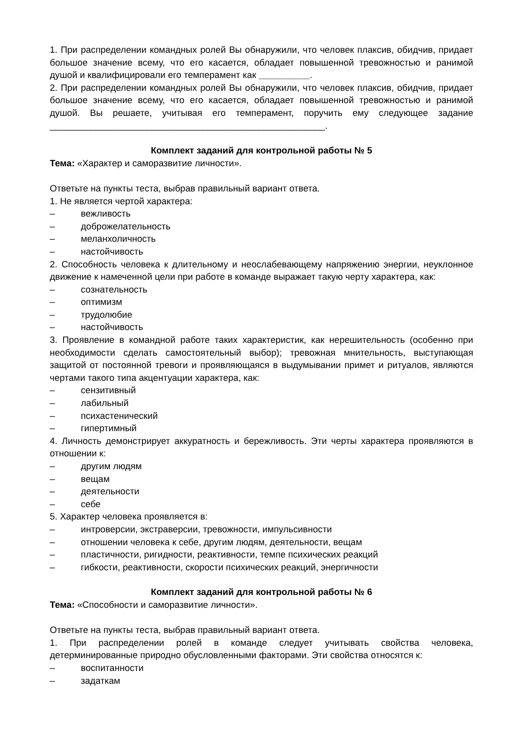1. При распределении командных ролей Вы обнаружили, что человек плаксив, обидчив, придает большое значение всему, что его касается, обладает повышенной тревожностью и ранимой душой и квалифицировали его темперамент как __________.
2. При распределении командных ролей Вы обнаружили, что человек плаксив, обидчив, придает большое значение всему, что его касается, обладает повышенной тревожностью и ранимой душой. Вы решаете, учитывая его темперамент, поручить ему следующее задание ______________________________________________________.
Комплект заданий для контрольной работы № 5
Тема: «Характер и саморазвитие личности».
Ответьте на пункты теста, выбрав правильный вариант ответа.
1. Не является чертой характера:
– вежливость
– доброжелательность
– меланхоличность
– настойчивость
2. Способность человека к длительному и неослабевающему напряжению энергии, неуклонное движение к намеченной цели при работе в команде выражает такую черту характера, как:
– сознательность
– оптимизм
– трудолюбие
– настойчивость
3. Проявление в командной работе таких характеристик, как нерешительность (особенно при необходимости сделать самостоятельный выбор); тревожная мнительность, выступающая защитой от постоянной тревоги и проявляющаяся в выдумывании примет и ритуалов, являются чертами такого типа акцентуации характера, как:
– сензитивный
– лабильный
– психастенический
– гипертимный
4. Личность демонстрирует аккуратность и бережливость. Эти черты характера проявляются в отношении к:
– другим людям
– вещам
– деятельности
– себе
5. Характер человека проявляется в:
– интроверсии, экстраверсии, тревожности, импульсивности
– отношении человека к себе, другим людям, деятельности, вещам
– пластичности, ригидности, реактивности, темпе психических реакций
– гибкости, реактивности, скорости психических реакций, энергичности
Комплект заданий для контрольной работы № 6
Тема: «Способности и саморазвитие личности».
Ответьте на пункты теста, выбрав правильный вариант ответа.
1. При распределении ролей в команде следует учитывать свойства человека, детерминированные природно обусловленными факторами. Эти свойства относятся к:
– воспитанности
– задаткам